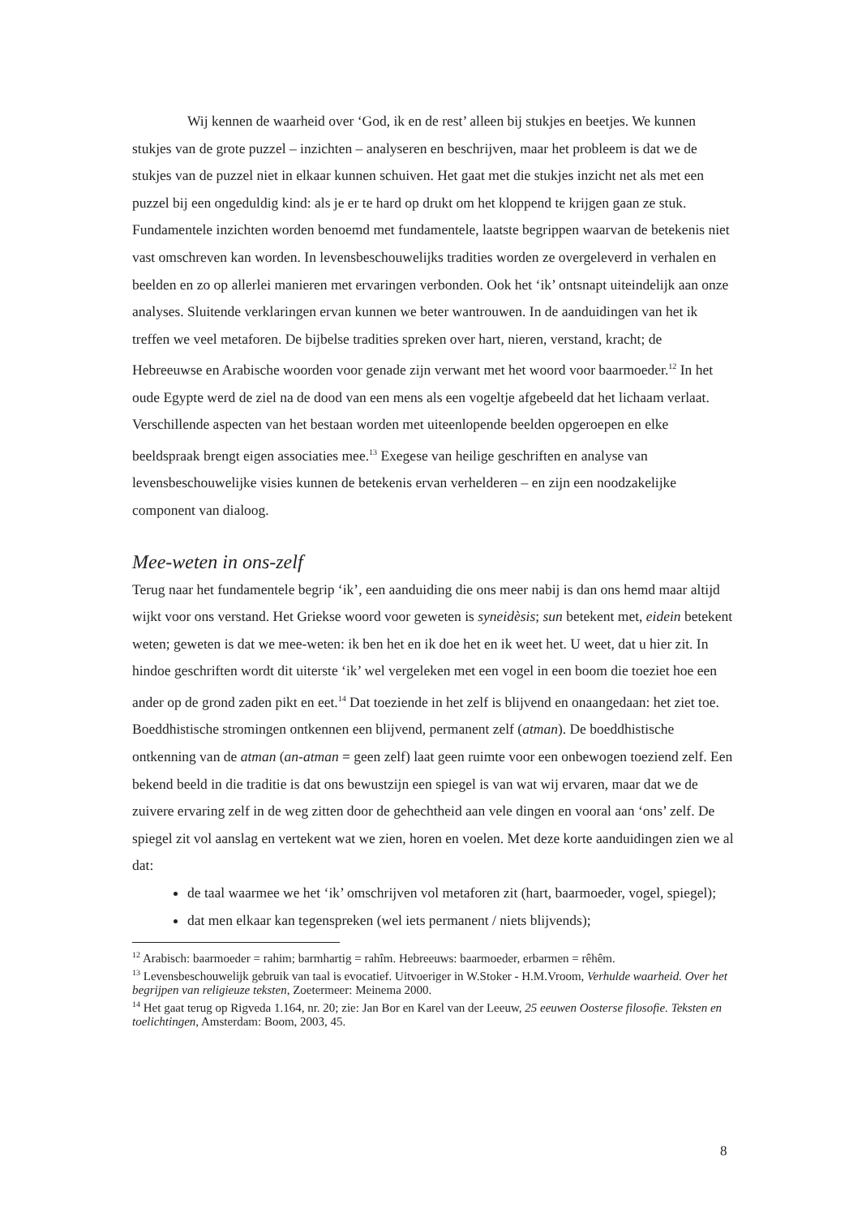Wij kennen de waarheid over ‘God, ik en de rest’ alleen bij stukjes en beetjes. We kunnen stukjes van de grote puzzel – inzichten – analyseren en beschrijven, maar het probleem is dat we de stukjes van de puzzel niet in elkaar kunnen schuiven. Het gaat met die stukjes inzicht net als met een puzzel bij een ongeduldig kind: als je er te hard op drukt om het kloppend te krijgen gaan ze stuk. Fundamentele inzichten worden benoemd met fundamentele, laatste begrippen waarvan de betekenis niet vast omschreven kan worden. In levensbeschouwelijks tradities worden ze overgeleverd in verhalen en beelden en zo op allerlei manieren met ervaringen verbonden. Ook het ‘ik’ ontsnapt uiteindelijk aan onze analyses. Sluitende verklaringen ervan kunnen we beter wantrouwen. In de aanduidingen van het ik treffen we veel metaforen. De bijbelse tradities spreken over hart, nieren, verstand, kracht; de Hebreeuwse en Arabische woorden voor genade zijn verwant met het woord voor baarmoeder.<sup>12</sup> In het oude Egypte werd de ziel na de dood van een mens als een vogeltje afgebeeld dat het lichaam verlaat. Verschillende aspecten van het bestaan worden met uiteenlopende beelden opgeroepen en elke beeldspraak brengt eigen associaties mee.<sup>13</sup> Exegese van heilige geschriften en analyse van levensbeschouwelijke visies kunnen de betekenis ervan verhelderen – en zijn een noodzakelijke component van dialoog.
Mee-weten in ons-zelf
Terug naar het fundamentele begrip ‘ik’, een aanduiding die ons meer nabij is dan ons hemd maar altijd wijkt voor ons verstand. Het Griekse woord voor geweten is syneidèsis; sun betekent met, eidein betekent weten; geweten is dat we mee-weten: ik ben het en ik doe het en ik weet het. U weet, dat u hier zit. In hindoe geschriften wordt dit uiterste ‘ik’ wel vergeleken met een vogel in een boom die toeziet hoe een ander op de grond zaden pikt en eet.<sup>14</sup> Dat toeziende in het zelf is blijvend en onaangedaan: het ziet toe. Boeddhistische stromingen ontkennen een blijvend, permanent zelf (atman). De boeddhistische ontkenning van de atman (an-atman = geen zelf) laat geen ruimte voor een onbewogen toeziend zelf. Een bekend beeld in die traditie is dat ons bewustzijn een spiegel is van wat wij ervaren, maar dat we de zuivere ervaring zelf in de weg zitten door de gehechtheid aan vele dingen en vooral aan ‘ons’ zelf. De spiegel zit vol aanslag en vertekent wat we zien, horen en voelen. Met deze korte aanduidingen zien we al dat:
de taal waarmee we het ‘ik’ omschrijven vol metaforen zit (hart, baarmoeder, vogel, spiegel);
dat men elkaar kan tegenspreken (wel iets permanent / niets blijvends);
<sup>12</sup> Arabisch: baarmoeder = rahim; barmhartig = rahîm. Hebreeuws: baarmoeder, erbarmen = rêhêm.
<sup>13</sup> Levensbeschouwelijk gebruik van taal is evocatief. Uitvoeriger in W.Stoker - H.M.Vroom, Verhulde waarheid. Over het begrijpen van religieuze teksten, Zoetermeer: Meinema 2000.
<sup>14</sup> Het gaat terug op Rigveda 1.164, nr. 20; zie: Jan Bor en Karel van der Leeuw, 25 eeuwen Oosterse filosofie. Teksten en toelichtingen, Amsterdam: Boom, 2003, 45.
8